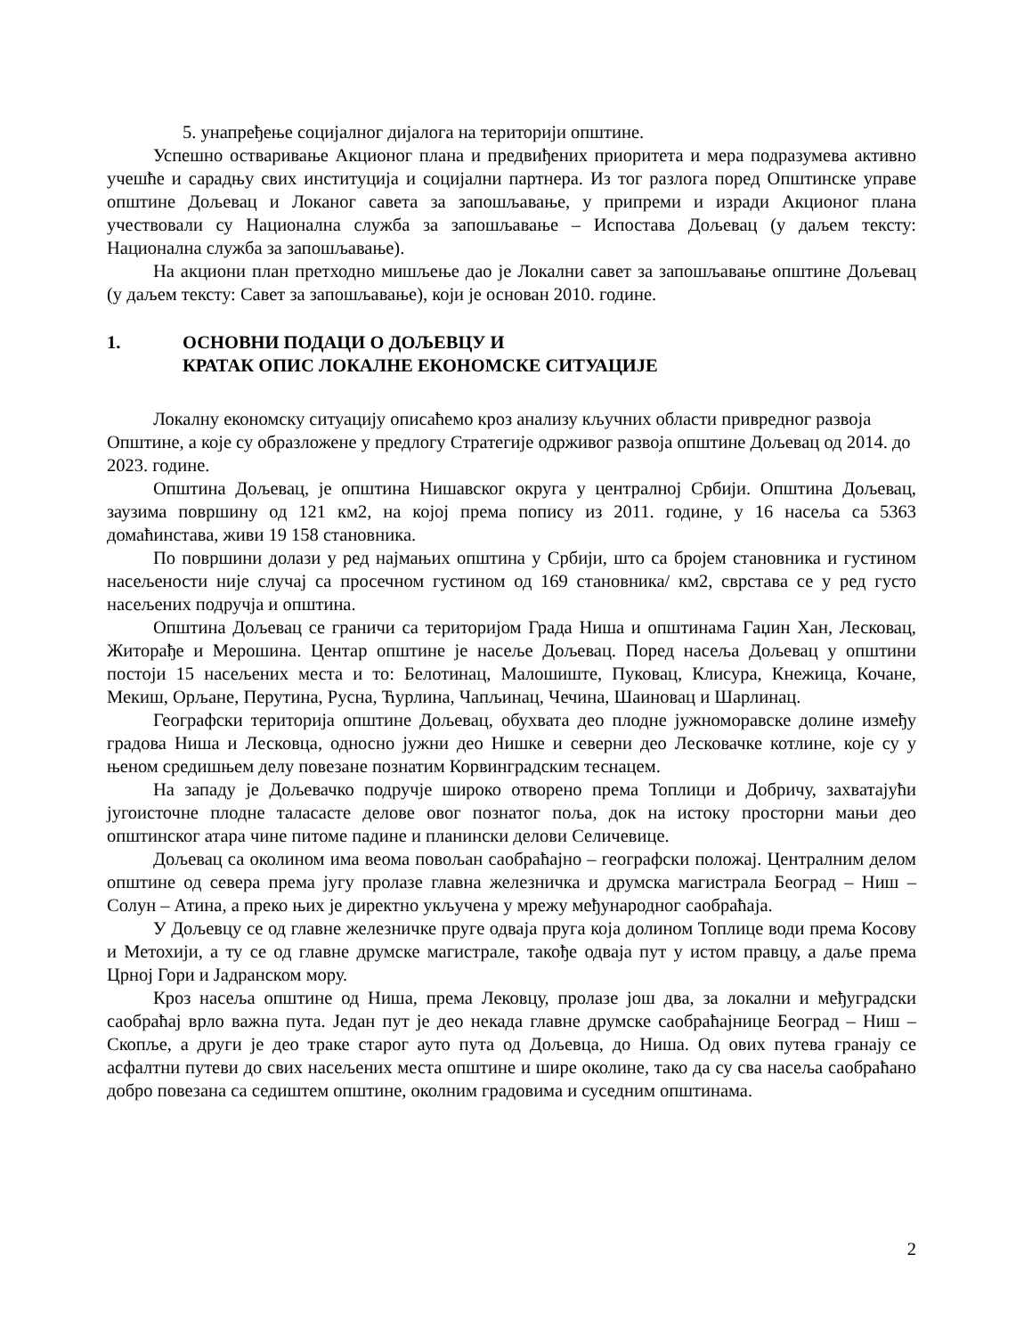5. унапређење социјалног дијалога на територији општине.
Успешно остваривање Акционог плана и предвиђених приоритета и мера подразумева активно учешће и сарадњу свих институција и социјални партнера. Из тог разлога поред Општинске управе општине Дољевац и Локаног савета за запошљавање, у припреми и изради Акционог плана учествовали су Национална служба за запошљавање – Испостава Дољевац (у даљем тексту: Национална служба за запошљавање).
На акциони план претходно мишљење дао је Локални савет за запошљавање општине Дољевац (у даљем тексту: Савет за запошљавање), који је основан 2010. године.
1. ОСНОВНИ ПОДАЦИ О ДОЉЕВЦУ И
КРАТАК ОПИС ЛОКАЛНЕ ЕКОНОМСКЕ СИТУАЦИЈЕ
Локалну економску ситуацију описаћемо кроз анализу кључних области привредног развоја Општине, а које су образложене у предлогу Стратегије одрживог развоја општине Дољевац од 2014. до 2023. године.
Општина Дољевац, је општина Нишавског округа у централној Србији. Општина Дољевац, заузима површину од 121 км2, на којој према попису из 2011. године, у 16 насеља са 5363 домаћинстава, живи 19 158 становника.
По површини долази у ред најмањих општина у Србији, што са бројем становника и густином насељености није случај са просечном густином од 169 становника/ км2, сврстава се у ред густо насељених подручја и општина.
Општина Дољевац се граничи са територијом Града Ниша и општинама Гаџин Хан, Лесковац, Житорађе и Мерошина. Центар општине је насеље Дољевац. Поред насеља Дољевац у општини постоји 15 насељених места и то: Белотинац, Малошиште, Пуковац, Клисура, Кнежица, Кочане, Мекиш, Орљане, Перутина, Русна, Ћурлина, Чапљинац, Чечина, Шаиновац и Шарлинац.
Географски територија општине Дољевац, обухвата део плодне јужноморавске долине између градова Ниша и Лесковца, односно јужни део Нишке и северни део Лесковачке котлине, које су у њеном средишњем делу повезане познатим Корвинградским теснацем.
На западу је Дољевачко подручје широко отворено према Топлици и Добричу, захватајући југоисточне плодне таласасте делове овог познатог поља, док на истоку просторни мањи део општинског атара чине питоме падине и планински делови Селичевице.
Дољевац са околином има веома повољан саобраћајно – географски положај. Централним делом општине од севера према југу пролазе главна железничка и друмска магистрала Београд – Ниш – Солун – Атина, а преко њих је директно укључена у мрежу међународног саобраћаја.
У Дољевцу се од главне железничке пруге одваја пруга која долином Топлице води према Косову и Метохији, а ту се од главне друмске магистрале, такође одваја пут у истом правцу, а даље према Црној Гори и Јадранском мору.
Кроз насеља општине од Ниша, према Лековцу, пролазе још два, за локални и међуградски саобраћај врло важна пута. Један пут је део некада главне друмске саобраћајнице Београд – Ниш – Скопље, а други је део траке старог ауто пута од Дољевца, до Ниша. Од ових путева гранају се асфалтни путеви до свих насељених места општине и шире околине, тако да су сва насеља саобраћано добро повезана са седиштем општине, околним градовима и суседним општинама.
2